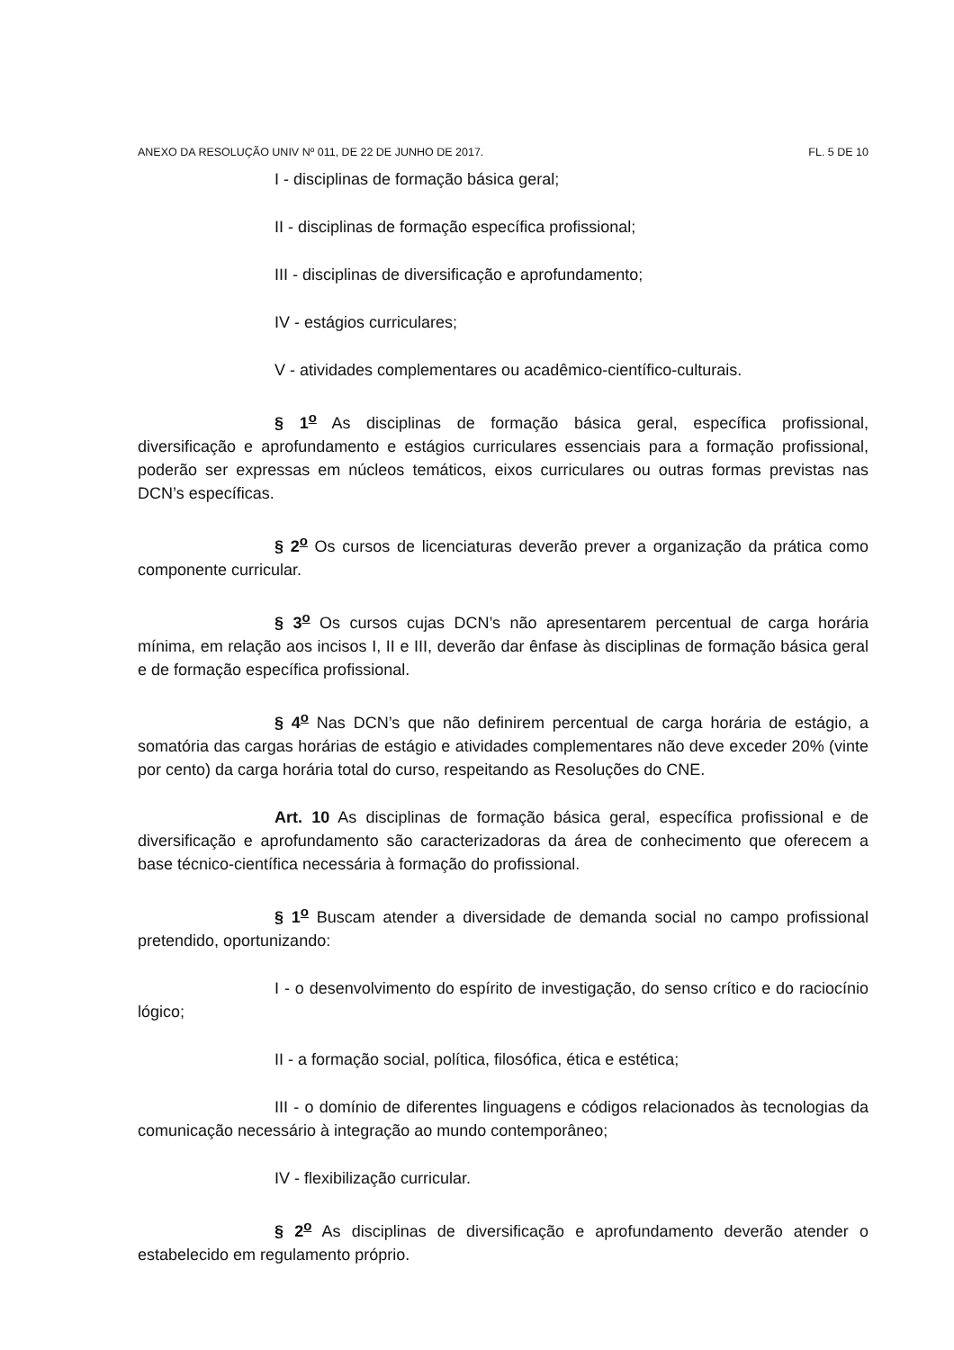ANEXO DA RESOLUÇÃO UNIV Nº 011, DE 22 DE JUNHO DE 2017. FL. 5 DE 10
I - disciplinas de formação básica geral;
II - disciplinas de formação específica profissional;
III - disciplinas de diversificação e aprofundamento;
IV - estágios curriculares;
V - atividades complementares ou acadêmico-científico-culturais.
§ 1<sup>o</sup> As disciplinas de formação básica geral, específica profissional, diversificação e aprofundamento e estágios curriculares essenciais para a formação profissional, poderão ser expressas em núcleos temáticos, eixos curriculares ou outras formas previstas nas DCN’s específicas.
§ 2<sup>o</sup> Os cursos de licenciaturas deverão prever a organização da prática como componente curricular.
§ 3<sup>o</sup> Os cursos cujas DCN’s não apresentarem percentual de carga horária mínima, em relação aos incisos I, II e III, deverão dar ênfase às disciplinas de formação básica geral e de formação específica profissional.
§ 4<sup>o</sup> Nas DCN’s que não definirem percentual de carga horária de estágio, a somatória das cargas horárias de estágio e atividades complementares não deve exceder 20% (vinte por cento) da carga horária total do curso, respeitando as Resoluções do CNE.
Art. 10 As disciplinas de formação básica geral, específica profissional e de diversificação e aprofundamento são caracterizadoras da área de conhecimento que oferecem a base técnico-científica necessária à formação do profissional.
§ 1<sup>o</sup> Buscam atender a diversidade de demanda social no campo profissional pretendido, oportunizando:
I - o desenvolvimento do espírito de investigação, do senso crítico e do raciocínio lógico;
II - a formação social, política, filosófica, ética e estética;
III - o domínio de diferentes linguagens e códigos relacionados às tecnologias da comunicação necessário à integração ao mundo contemporâneo;
IV - flexibilização curricular.
§ 2<sup>o</sup> As disciplinas de diversificação e aprofundamento deverão atender o estabelecido em regulamento próprio.